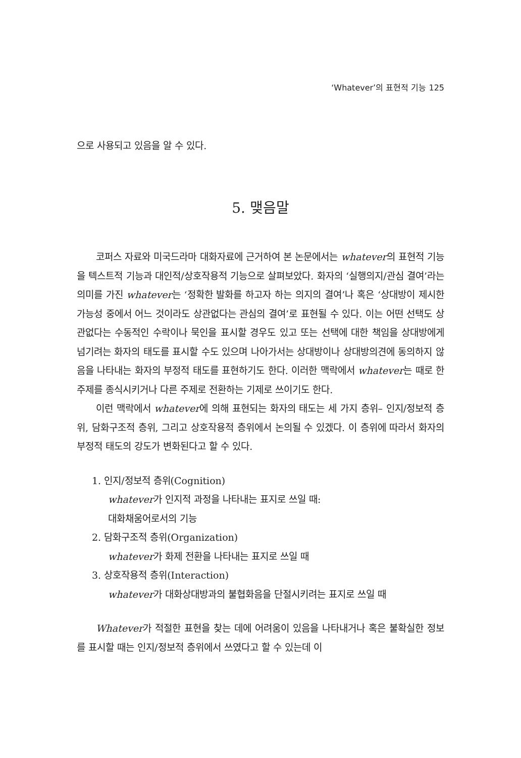‘Whatever’의 표현적 기능 125
으로 사용되고 있음을 알 수 있다.
5. 맺음말
코퍼스 자료와 미국드라마 대화자료에 근거하여 본 논문에서는 whatever의 표현적 기능을 텍스트적 기능과 대인적/상호작용적 기능으로 살펴보았다. 화자의 ‘실행의지/관심 결여’라는 의미를 가진 whatever는 ‘정확한 발화를 하고자 하는 의지의 결여’나 혹은 ‘상대방이 제시한 가능성 중에서 어느 것이라도 상관없다는 관심의 결여’로 표현될 수 있다. 이는 어떤 선택도 상관없다는 수동적인 수락이나 묵인을 표시할 경우도 있고 또는 선택에 대한 책임을 상대방에게 넘기려는 화자의 태도를 표시할 수도 있으며 나아가서는 상대방이나 상대방의견에 동의하지 않음을 나타내는 화자의 부정적 태도를 표현하기도 한다. 이러한 맥락에서 whatever는 때로 한 주제를 종식시키거나 다른 주제로 전환하는 기제로 쓰이기도 한다.
이런 맥락에서 whatever에 의해 표현되는 화자의 태도는 세 가지 층위– 인지/정보적 층위, 담화구조적 층위, 그리고 상호작용적 층위에서 논의될 수 있겠다. 이 층위에 따라서 화자의 부정적 태도의 강도가 변화된다고 할 수 있다.
1. 인지/정보적 층위(Cognition)
whatever가 인지적 과정을 나타내는 표지로 쓰일 때:
대화채움어로서의 기능
2. 담화구조적 층위(Organization)
whatever가 화제 전환을 나타내는 표지로 쓰일 때
3. 상호작용적 층위(Interaction)
whatever가 대화상대방과의 불협화음을 단절시키려는 표지로 쓰일 때
Whatever가 적절한 표현을 찾는 데에 어려움이 있음을 나타내거나 혹은 불확실한 정보를 표시할 때는 인지/정보적 층위에서 쓰였다고 할 수 있는데 이